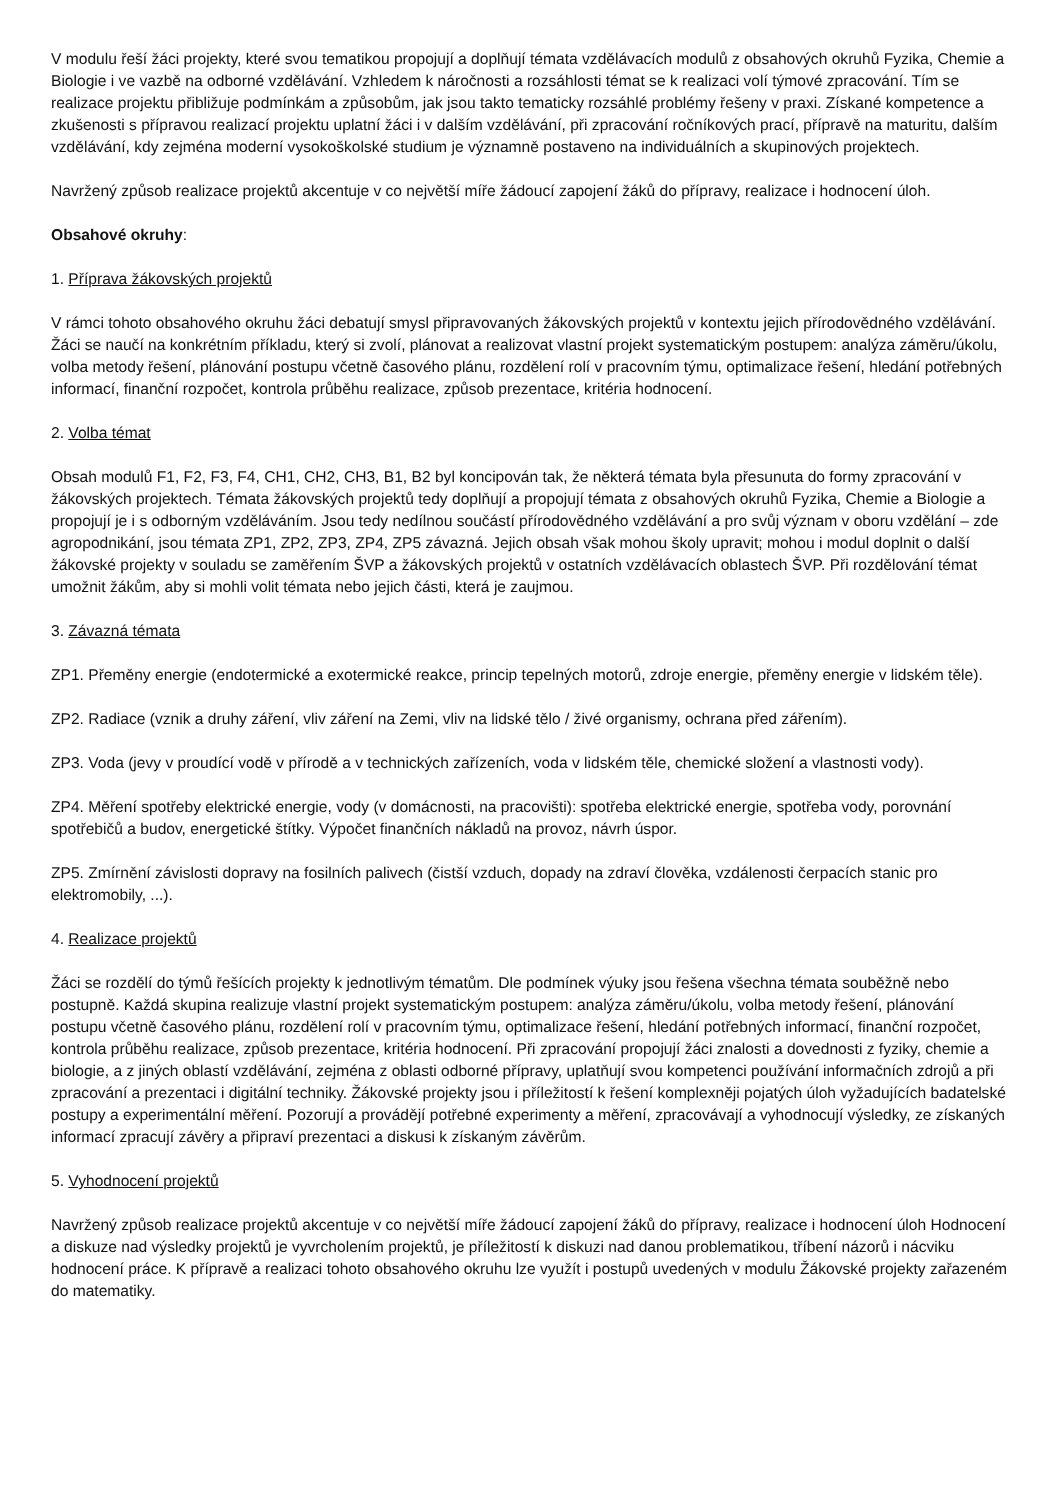V modulu řeší žáci projekty, které svou tematikou propojují a doplňují témata vzdělávacích modulů z obsahových okruhů Fyzika, Chemie a Biologie i ve vazbě na odborné vzdělávání. Vzhledem k náročnosti a rozsáhlosti témat se k realizaci volí týmové zpracování. Tím se realizace projektu přibližuje podmínkám a způsobům, jak jsou takto tematicky rozsáhlé problémy řešeny v praxi. Získané kompetence a zkušenosti s přípravou realizací projektu uplatní žáci i v dalším vzdělávání, při zpracování ročníkových prací, přípravě na maturitu, dalším vzdělávání, kdy zejména moderní vysokoškolské studium je významně postaveno na individuálních a skupinových projektech.
Navržený způsob realizace projektů akcentuje v co největší míře žádoucí zapojení žáků do přípravy, realizace i hodnocení úloh.
Obsahové okruhy:
1. Příprava žákovských projektů
V rámci tohoto obsahového okruhu žáci debatují smysl připravovaných žákovských projektů v kontextu jejich přírodovědného vzdělávání. Žáci se naučí na konkrétním příkladu, který si zvolí, plánovat a realizovat vlastní projekt systematickým postupem: analýza záměru/úkolu, volba metody řešení, plánování postupu včetně časového plánu, rozdělení rolí v pracovním týmu, optimalizace řešení, hledání potřebných informací, finanční rozpočet, kontrola průběhu realizace, způsob prezentace, kritéria hodnocení.
2. Volba témat
Obsah modulů F1, F2, F3, F4, CH1, CH2, CH3, B1, B2 byl koncipován tak, že některá témata byla přesunuta do formy zpracování v žákovských projektech. Témata žákovských projektů tedy doplňují a propojují témata z obsahových okruhů Fyzika, Chemie a Biologie a propojují je i s odborným vzděláváním. Jsou tedy nedílnou součástí přírodovědného vzdělávání a pro svůj význam v oboru vzdělání – zde agropodnikání, jsou témata ZP1, ZP2, ZP3, ZP4, ZP5 závazná. Jejich obsah však mohou školy upravit; mohou i modul doplnit o další žákovské projekty v souladu se zaměřením ŠVP a žákovských projektů v ostatních vzdělávacích oblastech ŠVP. Při rozdělování témat umožnit žákům, aby si mohli volit témata nebo jejich části, která je zaujmou.
3. Závazná témata
ZP1. Přeměny energie (endotermické a exotermické reakce, princip tepelných motorů, zdroje energie, přeměny energie v lidském těle).
ZP2. Radiace (vznik a druhy záření, vliv záření na Zemi, vliv na lidské tělo / živé organismy, ochrana před zářením).
ZP3. Voda (jevy v proudící vodě v přírodě a v technických zařízeních, voda v lidském těle, chemické složení a vlastnosti vody).
ZP4. Měření spotřeby elektrické energie, vody (v domácnosti, na pracovišti): spotřeba elektrické energie, spotřeba vody, porovnání spotřebičů a budov, energetické štítky. Výpočet finančních nákladů na provoz, návrh úspor.
ZP5. Zmírnění závislosti dopravy na fosilních palivech (čistší vzduch, dopady na zdraví člověka, vzdálenosti čerpacích stanic pro elektromobily, ...).
4. Realizace projektů
Žáci se rozdělí do týmů řešících projekty k jednotlivým tématům. Dle podmínek výuky jsou řešena všechna témata souběžně nebo postupně. Každá skupina realizuje vlastní projekt systematickým postupem: analýza záměru/úkolu, volba metody řešení, plánování postupu včetně časového plánu, rozdělení rolí v pracovním týmu, optimalizace řešení, hledání potřebných informací, finanční rozpočet, kontrola průběhu realizace, způsob prezentace, kritéria hodnocení. Při zpracování propojují žáci znalosti a dovednosti z fyziky, chemie a biologie, a z jiných oblastí vzdělávání, zejména z oblasti odborné přípravy, uplatňují svou kompetenci používání informačních zdrojů a při zpracování a prezentaci i digitální techniky. Žákovské projekty jsou i příležitostí k řešení komplexněji pojatých úloh vyžadujících badatelské postupy a experimentální měření. Pozorují a provádějí potřebné experimenty a měření, zpracovávají a vyhodnocují výsledky, ze získaných informací zpracují závěry a připraví prezentaci a diskusi k získaným závěrům.
5. Vyhodnocení projektů
Navržený způsob realizace projektů akcentuje v co největší míře žádoucí zapojení žáků do přípravy, realizace i hodnocení úloh Hodnocení a diskuze nad výsledky projektů je vyvrcholením projektů, je příležitostí k diskuzi nad danou problematikou, tříbení názorů i nácviku hodnocení práce. K přípravě a realizaci tohoto obsahového okruhu lze využít i postupů uvedených v modulu Žákovské projekty zařazeném do matematiky.